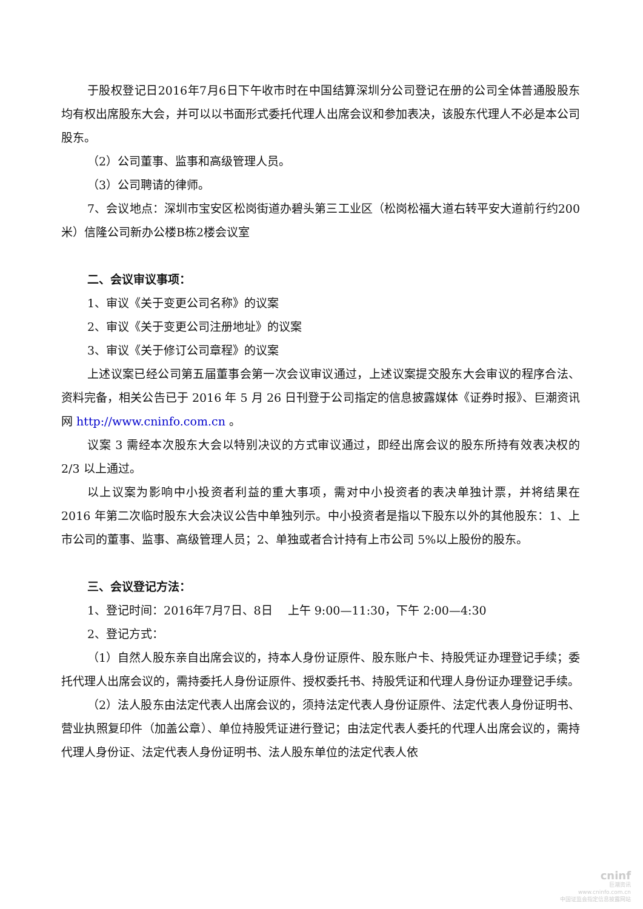于股权登记日2016年7月6日下午收市时在中国结算深圳分公司登记在册的公司全体普通股股东均有权出席股东大会，并可以以书面形式委托代理人出席会议和参加表决，该股东代理人不必是本公司股东。
（2）公司董事、监事和高级管理人员。
（3）公司聘请的律师。
7、会议地点：深圳市宝安区松岗街道办碧头第三工业区（松岗松福大道右转平安大道前行约200米）信隆公司新办公楼B栋2楼会议室
二、会议审议事项：
1、审议《关于变更公司名称》的议案
2、审议《关于变更公司注册地址》的议案
3、审议《关于修订公司章程》的议案
上述议案已经公司第五届董事会第一次会议审议通过，上述议案提交股东大会审议的程序合法、资料完备，相关公告已于 2016 年 5 月 26 日刊登于公司指定的信息披露媒体《证券时报》、巨潮资讯网 http://www.cninfo.com.cn 。
议案 3 需经本次股东大会以特别决议的方式审议通过，即经出席会议的股东所持有效表决权的 2/3 以上通过。
以上议案为影响中小投资者利益的重大事项，需对中小投资者的表决单独计票，并将结果在 2016 年第二次临时股东大会决议公告中单独列示。中小投资者是指以下股东以外的其他股东：1、上市公司的董事、监事、高级管理人员；2、单独或者合计持有上市公司 5%以上股份的股东。
三、会议登记方法：
1、登记时间：2016年7月7日、8日　 上午 9:00—11:30，下午 2:00—4:30
2、登记方式：
（1）自然人股东亲自出席会议的，持本人身份证原件、股东账户卡、持股凭证办理登记手续；委托代理人出席会议的，需持委托人身份证原件、授权委托书、持股凭证和代理人身份证办理登记手续。
（2）法人股东由法定代表人出席会议的，须持法定代表人身份证原件、法定代表人身份证明书、营业执照复印件（加盖公章）、单位持股凭证进行登记；由法定代表人委托的代理人出席会议的，需持代理人身份证、法定代表人身份证明书、法人股东单位的法定代表人依
cninf
巨潮资讯
www.cninfo.com.cn
中国证监会指定信息披露网站